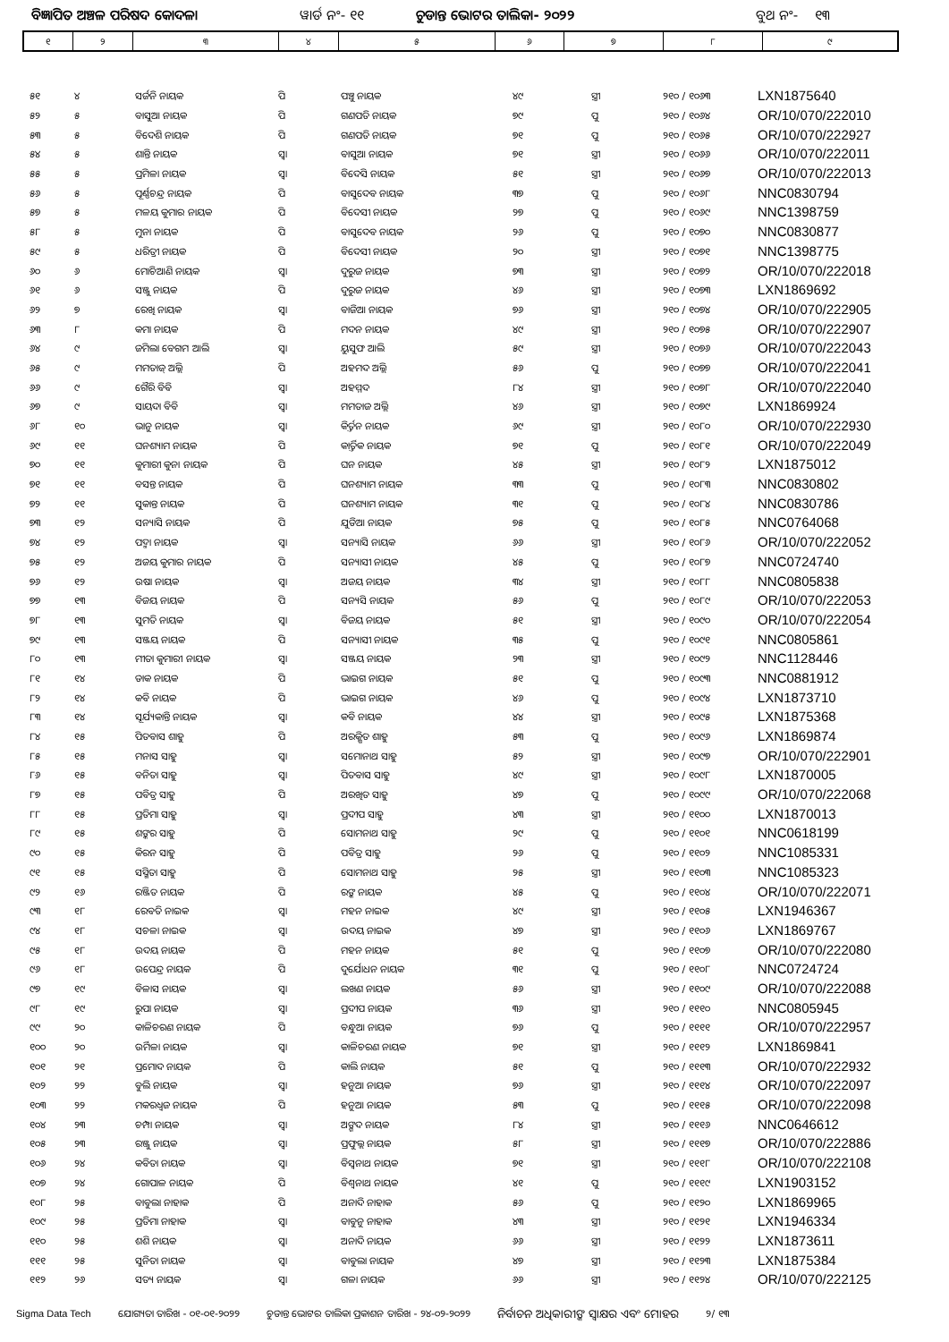ବିଜ୍ଞାପିତ ଅଞ୍ଚଳ ପରିଷଦ କୋଦଳା ୱାର୍ଡ ନଂ- ୧୧ ଚୁଡାନ୍ତ ଭୋଟର ତାଲିକା- ୨୦୨୨ ବୁଥ ନଂ- ୧୩
| ୧ | ୨ | ୩ | ୪ | ୫ | ୬ | ୭ | ୮ | ୯ |
| --- | --- | --- | --- | --- | --- | --- | --- | --- |
| ୫୧ | ୪ | ସର୍ଜନି ନାୟକ | ପି | ପଞ୍ଚୁ ନାୟକ | ୪୯ | ସ୍ତ୍ରୀ | ୨୧୦ / ୧୦୬୩ | LXN1875640 |
| ୫୨ | ୫ | ବାସୁଆ ନାୟକ | ପି | ଗଣପତି ନାୟକ | ୭୯ | ପୁ | ୨୧୦ / ୧୦୬୪ | OR/10/070/222010 |
| ୫୩ | ୫ | ବିଦେଶି ନାୟକ | ପି | ଗଣପତି ନାୟକ | ୭୧ | ପୁ | ୨୧୦ / ୧୦୬୫ | OR/10/070/222927 |
| ୫୪ | ୫ | ଶାନ୍ତି ନାୟକ | ସ୍ୱା | ବାସୁଆ ନାୟକ | ୭୧ | ସ୍ତ୍ରୀ | ୨୧୦ / ୧୦୬୬ | OR/10/070/222011 |
| ୫୫ | ୫ | ପ୍ରମିଳା ନାୟକ | ସ୍ୱା | ବିଦେସି ନାୟକ | ୫୧ | ସ୍ତ୍ରୀ | ୨୧୦ / ୧୦୬୭ | OR/10/070/222013 |
| ୫୬ | ୫ | ପୂର୍ଣ୍ଣଚନ୍ଦ୍ର ନାୟକ | ପି | ବାସୁଦେବ ନାୟକ | ୩୭ | ପୁ | ୨୧୦ / ୧୦୬୮ | NNC0830794 |
| ୫୭ | ୫ | ମଳୟ କୁମାର ନାୟକ | ପି | ବିଦେସୀ ନାୟକ | ୨୭ | ପୁ | ୨୧୦ / ୧୦୬୯ | NNC1398759 |
| ୫୮ | ୫ | ମୁନା ନାୟକ | ପି | ବାସୁଦେବ ନାୟକ | ୨୬ | ପୁ | ୨୧୦ / ୧୦୭୦ | NNC0830877 |
| ୫୯ | ୫ | ଧରିତ୍ରୀ ନାୟକ | ପି | ବିଦେସୀ ନାୟକ | ୨୦ | ସ୍ତ୍ରୀ | ୨୧୦ / ୧୦୭୧ | NNC1398775 |
| ୬୦ | ୬ | ମୋଚିଆଣି ନାୟକ | ସ୍ୱା | ଦୁରୁଜ ନାୟକ | ୭୩ | ସ୍ତ୍ରୀ | ୨୧୦ / ୧୦୭୨ | OR/10/070/222018 |
| ୬୧ | ୬ | ସଞ୍ଜୁ ନାୟକ | ପି | ଦୁରୁଜ ନାୟକ | ୪୬ | ସ୍ତ୍ରୀ | ୨୧୦ / ୧୦୭୩ | LXN1869692 |
| ୬୨ | ୭ | ରେଖି ନାୟକ | ସ୍ୱା | ବାଜିଆ ନାୟକ | ୭୬ | ସ୍ତ୍ରୀ | ୨୧୦ / ୧୦୭୪ | OR/10/070/222905 |
| ୬୩ | ୮ | କମା ନାୟକ | ପି | ମଦନ ନାୟକ | ୪୯ | ସ୍ତ୍ରୀ | ୨୧୦ / ୧୦୭୫ | OR/10/070/222907 |
| ୬୪ | ୯ | ଜମିଲା ବେଗମ ଆଲି | ସ୍ୱା | ୟୁସୁଫ ଆଲି | ୫୯ | ସ୍ତ୍ରୀ | ୨୧୦ / ୧୦୭୬ | OR/10/070/222043 |
| ୬୫ | ୯ | ମମତାଜ୍ ଅଲ୍ଲି | ପି | ଅହମଦ ଅଲ୍ଲି | ୫୬ | ପୁ | ୨୧୦ / ୧୦୭୭ | OR/10/070/222041 |
| ୬୬ | ୯ | ଗୈରି ବିବି | ସ୍ୱା | ଅହମ୍ମଦ | ୮୪ | ସ୍ତ୍ରୀ | ୨୧୦ / ୧୦୭୮ | OR/10/070/222040 |
| ୬୭ | ୯ | ସାୟଦା ବିବି | ସ୍ୱା | ମମତାଜ ଅଲ୍ଲି | ୪୬ | ସ୍ତ୍ରୀ | ୨୧୦ / ୧୦୭୯ | LXN1869924 |
| ୬୮ | ୧୦ | ଭାନୁ ନାୟକ | ସ୍ୱା | କିର୍ତ୍ତନ ନାୟକ | ୬୯ | ସ୍ତ୍ରୀ | ୨୧୦ / ୧୦୮୦ | OR/10/070/222930 |
| ୬୯ | ୧୧ | ଘନଶ୍ୟାମ ନାୟକ | ପି | କାର୍ତ୍ତିକ ନାୟକ | ୭୧ | ପୁ | ୨୧୦ / ୧୦୮୧ | OR/10/070/222049 |
| ୭୦ | ୧୧ | କୁମାରୀ କୁନା ନାୟକ | ପି | ଘନ ନାୟକ | ୪୫ | ସ୍ତ୍ରୀ | ୨୧୦ / ୧୦୮୨ | LXN1875012 |
| ୭୧ | ୧୧ | ବସନ୍ତ ନାୟକ | ପି | ଘନଶ୍ୟାମ ନାୟକ | ୩୩ | ପୁ | ୨୧୦ / ୧୦୮୩ | NNC0830802 |
| ୭୨ | ୧୧ | ସୁକାନ୍ତ ନାୟକ | ପି | ଘନଶ୍ୟାମ ନାୟକ | ୩୧ | ପୁ | ୨୧୦ / ୧୦୮୪ | NNC0830786 |
| ୭୩ | ୧୨ | ସନ୍ୟାସି ନାୟକ | ପି | ଯୁଡିଆ ନାୟକ | ୭୫ | ପୁ | ୨୧୦ / ୧୦୮୫ | NNC0764068 |
| ୭୪ | ୧୨ | ପଦ୍ମା ନାୟକ | ସ୍ୱା | ସନ୍ୟାସି ନାୟକ | ୬୬ | ସ୍ତ୍ରୀ | ୨୧୦ / ୧୦୮୬ | OR/10/070/222052 |
| ୭୫ | ୧୨ | ଅଜୟ କୁମାର ନାୟକ | ପି | ସନ୍ୟାସୀ ନାୟକ | ୪୫ | ପୁ | ୨୧୦ / ୧୦୮୭ | NNC0724740 |
| ୭୬ | ୧୨ | ଉଷା ନାୟକ | ସ୍ୱା | ଅଜୟ ନାୟକ | ୩୪ | ସ୍ତ୍ରୀ | ୨୧୦ / ୧୦୮୮ | NNC0805838 |
| ୭୭ | ୧୩ | ବିଜୟ ନାୟକ | ପି | ସନ୍ୟସି ନାୟକ | ୫୬ | ପୁ | ୨୧୦ / ୧୦୮୯ | OR/10/070/222053 |
| ୭୮ | ୧୩ | ସୁମତି ନାୟକ | ସ୍ୱା | ବିଜୟ ନାୟକ | ୫୧ | ସ୍ତ୍ରୀ | ୨୧୦ / ୧୦୯୦ | OR/10/070/222054 |
| ୭୯ | ୧୩ | ସଞ୍ଜୟ ନାୟକ | ପି | ସନ୍ୟାସୀ ନାୟକ | ୩୫ | ପୁ | ୨୧୦ / ୧୦୯୧ | NNC0805861 |
| ୮୦ | ୧୩ | ମୀତା କୁମାରୀ ନାୟକ | ସ୍ୱା | ସଞ୍ଜୟ ନାୟକ | ୨୩ | ସ୍ତ୍ରୀ | ୨୧୦ / ୧୦୯୨ | NNC1128446 |
| ୮୧ | ୧୪ | ଡାକ ନାୟକ | ପି | ଭାଇଗ ନାୟକ | ୫୧ | ପୁ | ୨୧୦ / ୧୦୯୩ | NNC0881912 |
| ୮୨ | ୧୪ | କବି ନାୟକ | ପି | ଭାଇଗ ନାୟକ | ୪୬ | ପୁ | ୨୧୦ / ୧୦୯୪ | LXN1873710 |
| ୮୩ | ୧୪ | ସୂର୍ଯ୍ୟକାନ୍ତି ନାୟକ | ସ୍ୱା | କବି ନାୟକ | ୪୪ | ସ୍ତ୍ରୀ | ୨୧୦ / ୧୦୯୫ | LXN1875368 |
| ୮୪ | ୧୫ | ପିତବାସ ଶାହୁ | ପି | ଅରକ୍ଷିତ ଶାହୁ | ୫୩ | ପୁ | ୨୧୦ / ୧୦୯୬ | LXN1869874 |
| ୮୫ | ୧୫ | ମନାସ ସାହୁ | ସ୍ୱା | ସମୋନାଥ ସାହୁ | ୫୨ | ସ୍ତ୍ରୀ | ୨୧୦ / ୧୦୯୭ | OR/10/070/222901 |
| ୮୬ | ୧୫ | ବନିତା ସାହୁ | ସ୍ୱା | ପିତବାସ ସାହୁ | ୪୯ | ସ୍ତ୍ରୀ | ୨୧୦ / ୧୦୯୮ | LXN1870005 |
| ୮୭ | ୧୫ | ପବିତ୍ର ସାହୁ | ପି | ଅରଖିତ ସାହୁ | ୪୭ | ପୁ | ୨୧୦ / ୧୦୯୯ | OR/10/070/222068 |
| ୮୮ | ୧୫ | ପ୍ରତିମା ସାହୁ | ସ୍ୱା | ପ୍ରଦୀପ ସାହୁ | ୪୩ | ସ୍ତ୍ରୀ | ୨୧୦ / ୧୧୦୦ | LXN1870013 |
| ୮୯ | ୧୫ | ଶଙ୍କର ସାହୁ | ପି | ସୋମନାଥ ସାହୁ | ୨୯ | ପୁ | ୨୧୦ / ୧୧୦୧ | NNC0618199 |
| ୯୦ | ୧୫ | କିରନ ସାହୁ | ପି | ପବିତ୍ର ସାହୁ | ୨୬ | ପୁ | ୨୧୦ / ୧୧୦୨ | NNC1085331 |
| ୯୧ | ୧୫ | ସସ୍ମିତା ସାହୁ | ପି | ସୋମନାଥ ସାହୁ | ୨୫ | ସ୍ତ୍ରୀ | ୨୧୦ / ୧୧୦୩ | NNC1085323 |
| ୯୨ | ୧୬ | ରଞ୍ଜିତ ନାୟକ | ପି | ରଙ୍କ ନାୟକ | ୪୫ | ପୁ | ୨୧୦ / ୧୧୦୪ | OR/10/070/222071 |
| ୯୩ | ୧୮ | ରେବତି ନାଇକ | ସ୍ୱା | ମହନ ନାଇକ | ୪୯ | ସ୍ତ୍ରୀ | ୨୧୦ / ୧୧୦୫ | LXN1946367 |
| ୯୪ | ୧୮ | ସଚଳା ନାଇକ | ସ୍ୱା | ଉଦୟ ନାଇକ | ୪୭ | ସ୍ତ୍ରୀ | ୨୧୦ / ୧୧୦୬ | LXN1869767 |
| ୯୫ | ୧୮ | ଉଦୟ ନାୟକ | ପି | ମହନ ନାୟକ | ୫୧ | ପୁ | ୨୧୦ / ୧୧୦୭ | OR/10/070/222080 |
| ୯୬ | ୧୮ | ଉପେନ୍ଦ୍ର ନାୟକ | ପି | ଦୁର୍ଯୋଧନ ନାୟକ | ୩୧ | ପୁ | ୨୧୦ / ୧୧୦୮ | NNC0724724 |
| ୯୭ | ୧୯ | ବିଳାସ ନାୟକ | ସ୍ୱା | ଲଖଣ ନାୟକ | ୫୬ | ସ୍ତ୍ରୀ | ୨୧୦ / ୧୧୦୯ | OR/10/070/222088 |
| ୯୮ | ୧୯ | ରୁପା ନାୟକ | ସ୍ୱା | ପ୍ରଦୀପ ନାୟକ | ୩୬ | ସ୍ତ୍ରୀ | ୨୧୦ / ୧୧୧୦ | NNC0805945 |
| ୯୯ | ୨୦ | କାଳିଚରଣ ନାୟକ | ପି | ବନ୍ଧୁଆ ନାୟକ | ୭୬ | ପୁ | ୨୧୦ / ୧୧୧୧ | OR/10/070/222957 |
| ୧୦୦ | ୨୦ | ଉର୍ମିଳା ନାୟକ | ସ୍ୱା | କାଳିଚରଣ ନାୟକ | ୭୧ | ସ୍ତ୍ରୀ | ୨୧୦ / ୧୧୧୨ | LXN1869841 |
| ୧୦୧ | ୨୧ | ପ୍ରମୋଦ ନାୟକ | ପି | କାଲି ନାୟକ | ୫୧ | ପୁ | ୨୧୦ / ୧୧୧୩ | OR/10/070/222932 |
| ୧୦୨ | ୨୨ | ବୁଲି ନାୟକ | ସ୍ୱା | ହନୁଆ ନାୟକ | ୭୬ | ସ୍ତ୍ରୀ | ୨୧୦ / ୧୧୧୪ | OR/10/070/222097 |
| ୧୦୩ | ୨୨ | ମକରଧ୍ୱଜ ନାୟକ | ପି | ହନୁଆ ନାୟକ | ୫୩ | ପୁ | ୨୧୦ / ୧୧୧୫ | OR/10/070/222098 |
| ୧୦୪ | ୨୩ | ଚମ୍ପା ନାୟକ | ସ୍ୱା | ଅଙ୍ଗଦ ନାୟକ | ୮୪ | ସ୍ତ୍ରୀ | ୨୧୦ / ୧୧୧୬ | NNC0646612 |
| ୧୦୫ | ୨୩ | ରଞ୍ଜୁ ନାୟକ | ସ୍ୱା | ପ୍ରଫୁଲ୍ଲ ନାୟକ | ୫୮ | ସ୍ତ୍ରୀ | ୨୧୦ / ୧୧୧୭ | OR/10/070/222886 |
| ୧୦୬ | ୨୪ | କବିତା ନାୟକ | ସ୍ୱା | ବିସ୍ୱନାଥ ନାୟକ | ୭୧ | ସ୍ତ୍ରୀ | ୨୧୦ / ୧୧୧୮ | OR/10/070/222108 |
| ୧୦୭ | ୨୪ | ଗୋପାଳ ନାୟକ | ପି | ବିଶ୍ୱନାଥ ନାୟକ | ୪୧ | ପୁ | ୨୧୦ / ୧୧୧୯ | LXN1903152 |
| ୧୦୮ | ୨୫ | ବାବୁଲା ନାହାକ | ପି | ଅନାଦି ନାହାକ | ୫୬ | ପୁ | ୨୧୦ / ୧୧୨୦ | LXN1869965 |
| ୧୦୯ | ୨୫ | ପ୍ରତିମା ନାହାକ | ସ୍ୱା | ବାବୁନୁ ନାହାକ | ୪୩ | ସ୍ତ୍ରୀ | ୨୧୦ / ୧୧୨୧ | LXN1946334 |
| ୧୧୦ | ୨୫ | ଶଶି ନାୟକ | ସ୍ୱା | ଅନାଦି ନାୟକ | ୬୬ | ସ୍ତ୍ରୀ | ୨୧୦ / ୧୧୨୨ | LXN1873611 |
| ୧୧୧ | ୨୫ | ସୁନିତା ନାୟକ | ସ୍ୱା | ବାବୁଲା ନାୟକ | ୪୭ | ସ୍ତ୍ରୀ | ୨୧୦ / ୧୧୨୩ | LXN1875384 |
| ୧୧୨ | ୨୬ | ସତ୍ୟ ନାୟକ | ସ୍ୱା | ଗଳା ନାୟକ | ୬୬ | ସ୍ତ୍ରୀ | ୨୧୦ / ୧୧୨୪ | OR/10/070/222125 |
Sigma Data Tech ଯୋଗ୍ୟତା ତାରିଖ - ୦୧-୦୧-୨୦୨୨ ଚୁଡାନ୍ତ ଭୋଟର ତାଲିକା ପ୍ରକାଶନ ତାରିଖ - ୨୪-୦୨-୨୦୨୨ ନିର୍ବାଚନ ଅଧିକାରୀଙ୍କ ସ୍ୱାକ୍ଷର ଏବଂ ମୋହର ୨/ ୧୩